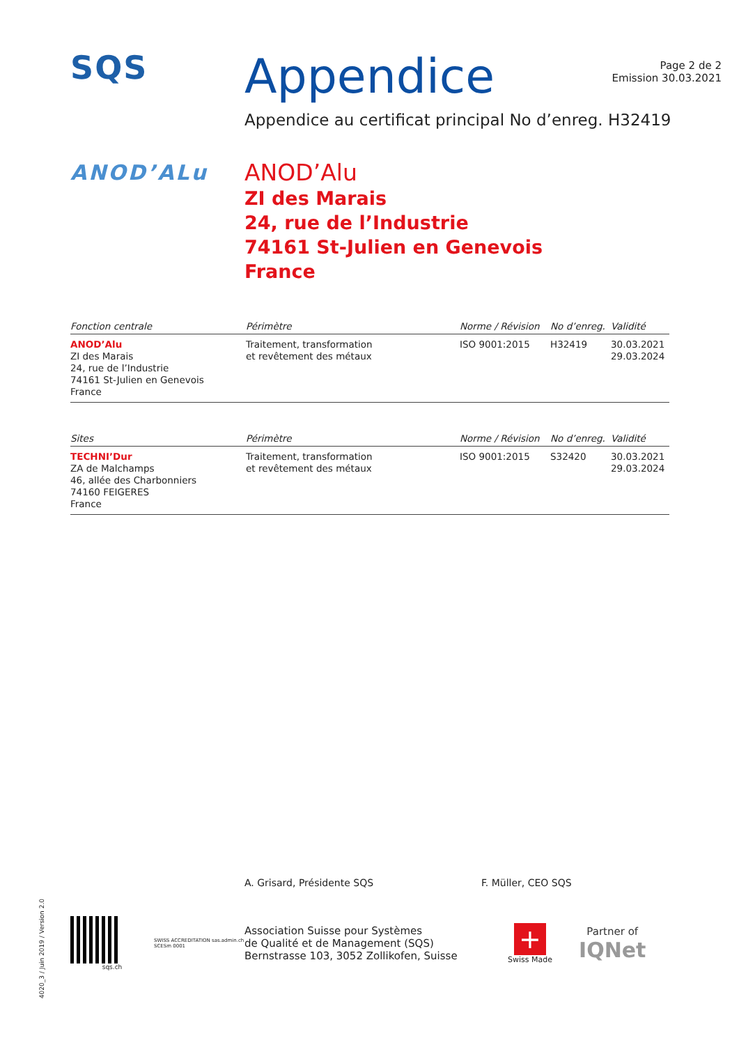SQS
Appendice
Page 2 de 2
Emission 30.03.2021
Appendice au certificat principal No d’enreg. H32419
ANOD’ALu
ANOD’Alu
ZI des Marais
24, rue de l’Industrie
74161 St-Julien en Genevois
France
| Fonction centrale | Périmètre | Norme / Révision | No d’enreg. | Validité |
| --- | --- | --- | --- | --- |
| ANOD’Alu ZI des Marais 24, rue de l’Industrie 74161 St-Julien en Genevois France | Traitement, transformation et revêtement des métaux | ISO 9001:2015 | H32419 | 30.03.2021 29.03.2024 |
| Sites | Périmètre | Norme / Révision | No d’enreg. | Validité |
| --- | --- | --- | --- | --- |
| TECHNI’Dur ZA de Malchamps 46, allée des Charbonniers 74160 FEIGERES France | Traitement, transformation et revêtement des métaux | ISO 9001:2015 | S32420 | 30.03.2021 29.03.2024 |
A. Grisard, Présidente SQS F. Müller, CEO SQS
sqs.ch
SWISS ACCREDITATION sas.admin.ch SCESm 0001
Association Suisse pour Systèmes
de Qualité et de Management (SQS)
Bernstrasse 103, 3052 Zollikofen, Suisse
+
Swiss Made
Partner of
IQNet
4020_3 / Juin 2019 / Version 2.0